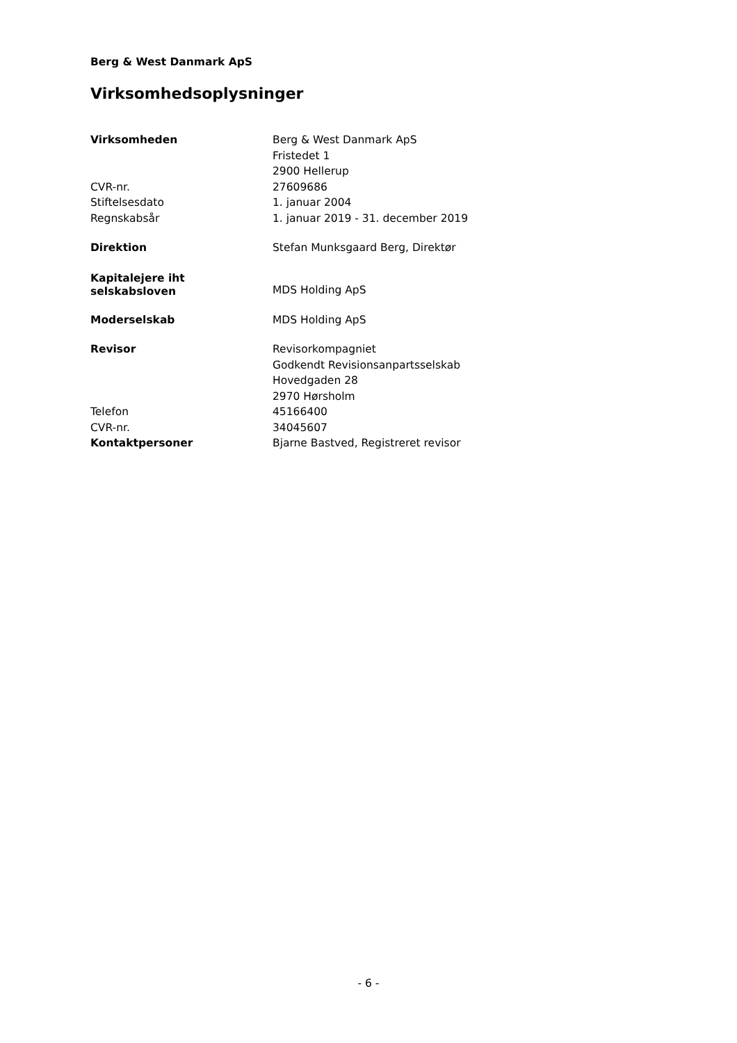Berg & West Danmark ApS
Virksomhedsoplysninger
| Virksomheden | Berg & West Danmark ApS Fristedet 1 2900 Hellerup |
| CVR-nr. | 27609686 |
| Stiftelsesdato | 1. januar 2004 |
| Regnskabsår | 1. januar 2019 - 31. december 2019 |
| Direktion | Stefan Munksgaard Berg, Direktør |
| Kapitalejere iht selskabsloven | MDS Holding ApS |
| Moderselskab | MDS Holding ApS |
| Revisor | Revisorkompagniet Godkendt Revisionsanpartsselskab Hovedgaden 28 2970 Hørsholm |
| Telefon | 45166400 |
| CVR-nr. | 34045607 |
| Kontaktpersoner | Bjarne Bastved, Registreret revisor |
- 6 -